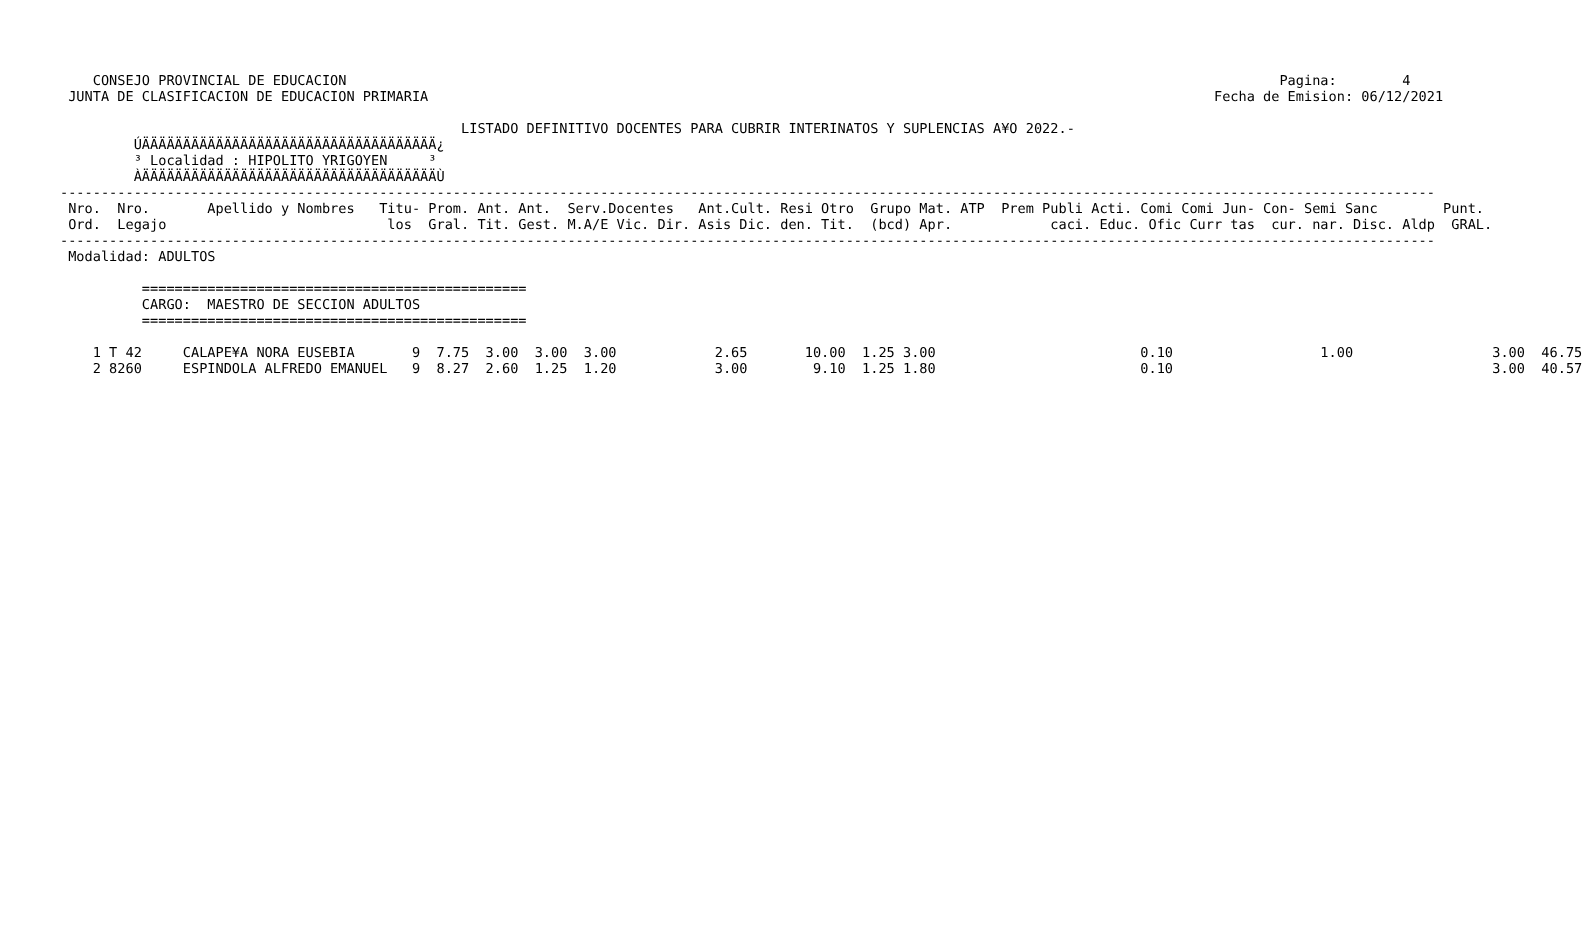CONSEJO PROVINCIAL DE EDUCACION                                                                                                                  Pagina:        4
 JUNTA DE CLASIFICACION DE EDUCACION PRIMARIA                                                                                                Fecha de Emision: 06/12/2021

                                                 LISTADO DEFINITIVO DOCENTES PARA CUBRIR INTERINATOS Y SUPLENCIAS A¥O 2022.-
         ÚÄÄÄÄÄÄÄÄÄÄÄÄÄÄÄÄÄÄÄÄÄÄÄÄÄÄÄÄÄÄÄÄÄÄÄÄ¿
         ³ Localidad : HIPOLITO YRIGOYEN     ³
         ÀÄÄÄÄÄÄÄÄÄÄÄÄÄÄÄÄÄÄÄÄÄÄÄÄÄÄÄÄÄÄÄÄÄÄÄÄÙ
------------------------------------------------------------------------------------------------------------------------------------------------------------------------
 Nro.  Nro.       Apellido y Nombres   Titu- Prom. Ant. Ant.  Serv.Docentes   Ant.Cult. Resi Otro  Grupo Mat. ATP  Prem Publi Acti. Comi Comi Jun- Con- Semi Sanc        Punt.
 Ord.  Legajo                           los  Gral. Tit. Gest. M.A/E Vic. Dir. Asis Dic. den. Tit.  (bcd) Apr.            caci. Educ. Ofic Curr tas  cur. nar. Disc. Aldp  GRAL.
------------------------------------------------------------------------------------------------------------------------------------------------------------------------
 Modalidad: ADULTOS

          ===============================================
          CARGO:  MAESTRO DE SECCION ADULTOS
          ===============================================

    1 T 42     CALAPE¥A NORA EUSEBIA       9  7.75  3.00  3.00  3.00            2.65       10.00  1.25 3.00                         0.10                  1.00                 3.00  46.75
    2 8260     ESPINDOLA ALFREDO EMANUEL   9  8.27  2.60  1.25  1.20            3.00        9.10  1.25 1.80                         0.10                                       3.00  40.57